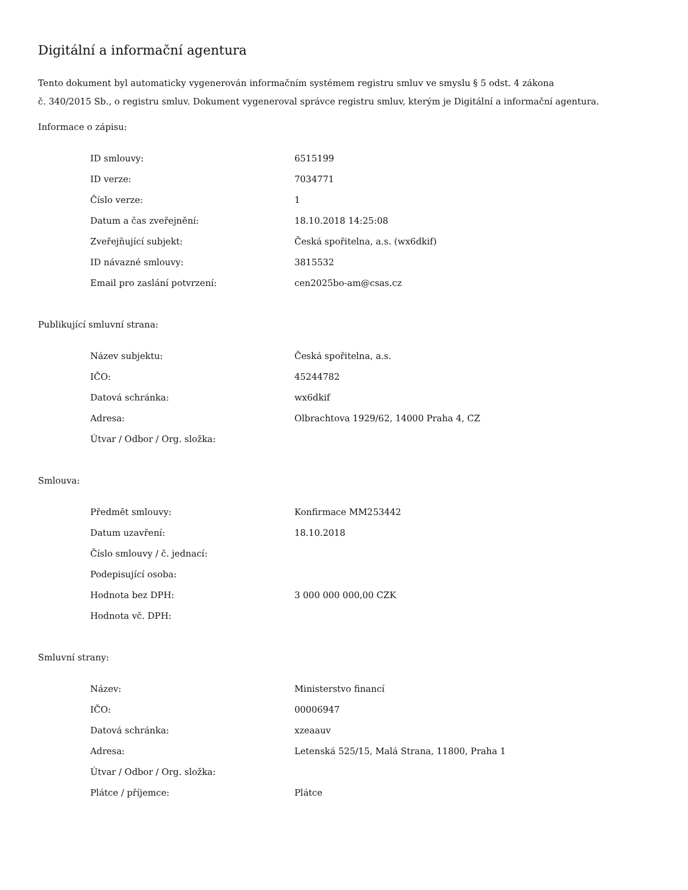Digitální a informační agentura
Tento dokument byl automaticky vygenerován informačním systémem registru smluv ve smyslu § 5 odst. 4 zákona
č. 340/2015 Sb., o registru smluv. Dokument vygeneroval správce registru smluv, kterým je Digitální a informační agentura.
Informace o zápisu:
| ID smlouvy: | 6515199 |
| ID verze: | 7034771 |
| Číslo verze: | 1 |
| Datum a čas zveřejnění: | 18.10.2018 14:25:08 |
| Zveřejňující subjekt: | Česká spořitelna, a.s. (wx6dkif) |
| ID návazné smlouvy: | 3815532 |
| Email pro zaslání potvrzení: | cen2025bo-am@csas.cz |
Publikující smluvní strana:
| Název subjektu: | Česká spořitelna, a.s. |
| IČO: | 45244782 |
| Datová schránka: | wx6dkif |
| Adresa: | Olbrachtova 1929/62, 14000 Praha 4, CZ |
| Útvar / Odbor / Org. složka: | |
Smlouva:
| Předmět smlouvy: | Konfirmace MM253442 |
| Datum uzavření: | 18.10.2018 |
| Číslo smlouvy / č. jednací: | |
| Podepisující osoba: | |
| Hodnota bez DPH: | 3 000 000 000,00 CZK |
| Hodnota vč. DPH: | |
Smluvní strany:
| Název: | Ministerstvo financí |
| IČO: | 00006947 |
| Datová schránka: | xzeaauv |
| Adresa: | Letenská 525/15, Malá Strana, 11800, Praha 1 |
| Útvar / Odbor / Org. složka: | |
| Plátce / příjemce: | Plátce |